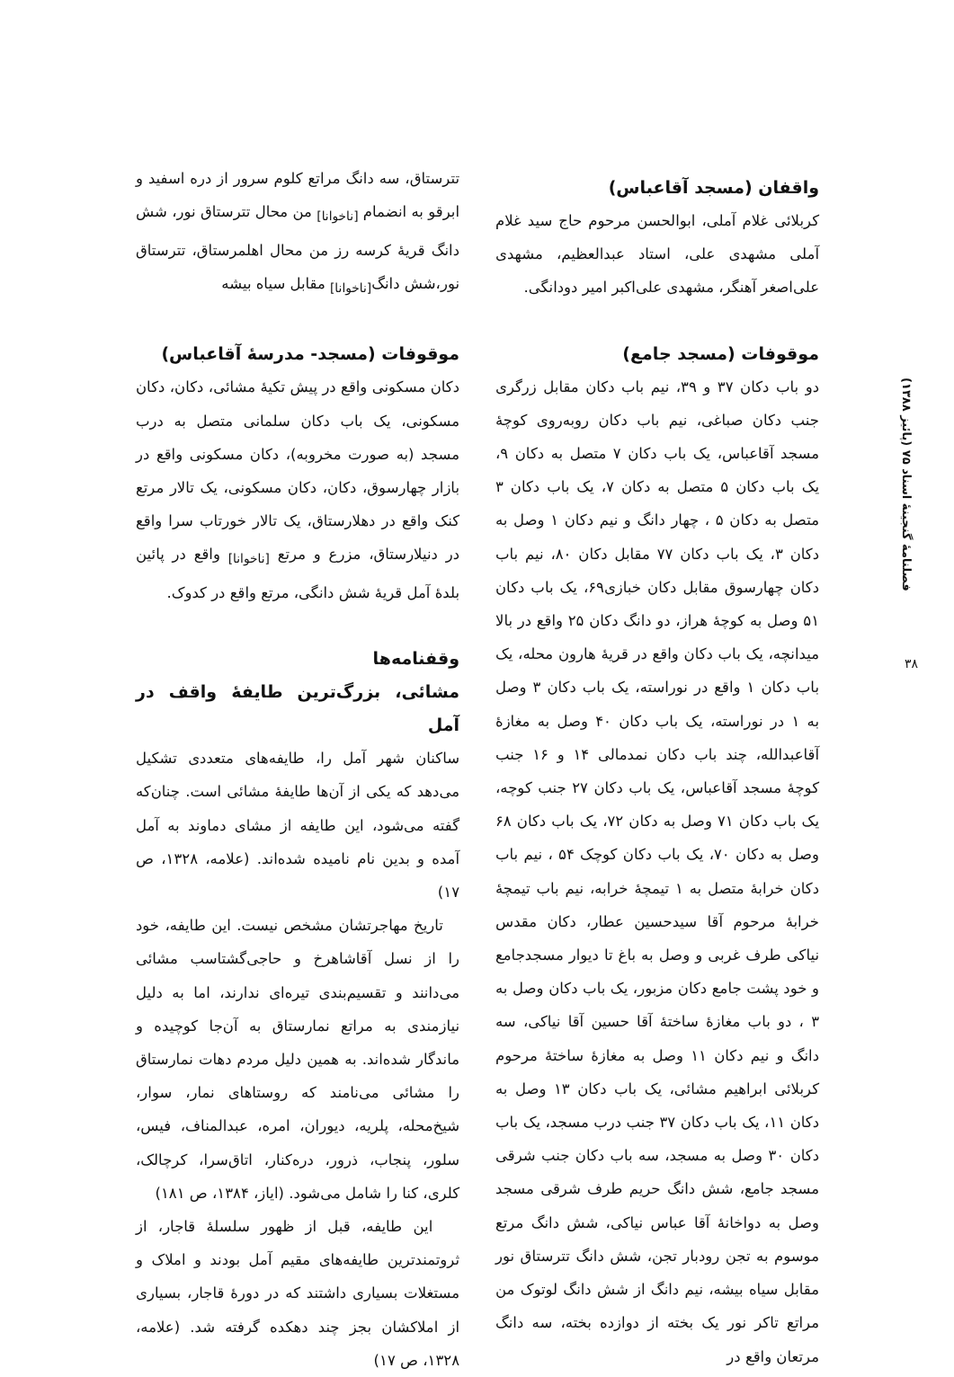فصلنامهٔ گنجینهٔ اسناد ۷۵ (پائیز ۱۳۸۸)
۳۸
واقفان (مسجد آقاعباس)
کربلائی غلام آملی، ابوالحسن مرحوم حاج سید غلام آملی مشهدی علی، استاد عبدالعظیم، مشهدی علی‌اصغر آهنگر، مشهدی علی‌اکبر امیر دودانگی.
موقوفات (مسجد جامع)
دو باب دکان ۳۷ و ۳۹، نیم باب دکان مقابل زرگری جنب دکان صباغی، نیم باب دکان روبه‌روی کوچهٔ مسجد آقاعباس، یک باب دکان ۷ متصل به دکان ۹، یک باب دکان ۵ متصل به دکان ۷، یک باب دکان ۳ متصل به دکان ۵ ، چهار دانگ و نیم دکان ۱ وصل به دکان ۳، یک باب دکان ۷۷ مقابل دکان ۸۰، نیم باب دکان چهارسوق مقابل دکان خبازی۶۹، یک باب دکان ۵۱ وصل به کوچهٔ هراز، دو دانگ دکان ۲۵ واقع در بالا میدانچه، یک باب دکان واقع در قریهٔ هارون محله، یک باب دکان ۱ واقع در نوراسته، یک باب دکان ۳ وصل به ۱ در نوراسته، یک باب دکان ۴۰ وصل به مغازهٔ آقاعبدالله، چند باب دکان نمدمالی ۱۴ و ۱۶ جنب کوچهٔ مسجد آقاعباس، یک باب دکان ۲۷ جنب کوچه، یک باب دکان ۷۱ وصل به دکان ۷۲، یک باب دکان ۶۸ وصل به دکان ۷۰، یک باب دکان کوچک ۵۴ ، نیم باب دکان خرابهٔ متصل به ۱ تیمچهٔ خرابه، نیم باب تیمچهٔ خرابهٔ مرحوم آقا سیدحسین عطار، دکان مقدس نیاکی طرف غربی و وصل به باغ تا دیوار مسجدجامع و خود پشت جامع دکان مزبور، یک باب دکان وصل به ۳ ، دو باب مغازهٔ ساختهٔ آقا حسین آقا نیاکی، سه دانگ و نیم دکان ۱۱ وصل به مغازهٔ ساختهٔ مرحوم کربلائی ابراهیم مشائی، یک باب دکان ۱۳ وصل به دکان ۱۱، یک باب دکان ۳۷ جنب درب مسجد، یک باب دکان ۳۰ وصل به مسجد، سه باب دکان جنب شرقی مسجد جامع، شش دانگ حریم طرف شرقی مسجد وصل به دواخانهٔ آقا عباس نیاکی، شش دانگ مرتع موسوم به تجن رودبار تجن، شش دانگ تترستاق نور مقابل سیاه بیشه، نیم دانگ از شش دانگ لوتوک من مراتع تاکر نور یک بخته از دوازده بخته، سه دانگ مرتعان واقع در
تترستاق، سه دانگ مراتع کلوم سرور از دره اسفید و ابرقو به انضمام <sub>[ناخوانا]</sub> من محال تترستاق نور، شش دانگ قریهٔ کرسه رز من محال اهلمرستاق، تترستاق نور،شش دانگ<sub>[ناخوانا]</sub> مقابل سیاه بیشه
موقوفات (مسجد- مدرسهٔ آقاعباس)
دکان مسکونی واقع در پیش تکیهٔ مشائی، دکان، دکان مسکونی، یک باب دکان سلمانی متصل به درب مسجد (به صورت مخروبه)، دکان مسکونی واقع در بازار چهارسوق، دکان، دکان مسکونی، یک تالار مرتع کنک واقع در دهلارستاق، یک تالار خورتاب سرا واقع در دنیلارستاق، مزرع و مرتع <sub>[ناخوانا]</sub> واقع در پائین بلدهٔ آمل قریهٔ شش دانگی، مرتع واقع در کدوک.
وقفنامه‌ها
مشائی، بزرگ‌ترین طایفهٔ واقف در آمل
ساکنان شهر آمل را، طایفه‌های متعددی تشکیل می‌دهد که یکی از آن‌ها طایفهٔ مشائی است. چنان‌که گفته می‌شود، این طایفه از مشای دماوند به آمل آمده و بدین نام نامیده شده‌اند. (علامه، ۱۳۲۸، ص ۱۷)
تاریخ مهاجرتشان مشخص نیست. این طایفه، خود را از نسل آقاشاهرخ و حاجی‌گشتاسب مشائی می‌دانند و تقسیم‌بندی تیره‌ای ندارند، اما به دلیل نیازمندی به مراتع نمارستاق به آن‌جا کوچیده و ماندگار شده‌اند. به همین دلیل مردم دهات نمارستاق را مشائی می‌نامند که روستاهای نمار، سوار، شیخ‌محله، پلریه، دیوران، امره، عبدالمناف، فیس، سلور، پنجاب، ذرور، دره‌کنار، اتاق‌سرا، کرچالک، کلری، کنا را شامل می‌شود. (ایاز، ۱۳۸۴، ص ۱۸۱)
این طایفه، قبل از ظهور سلسلهٔ قاجار، از ثروتمندترین طایفه‌های مقیم آمل بودند و املاک و مستغلات بسیاری داشتند که در دورهٔ قاجار، بسیاری از املاکشان بجز چند دهکده گرفته شد. (علامه، ۱۳۲۸، ص ۱۷)